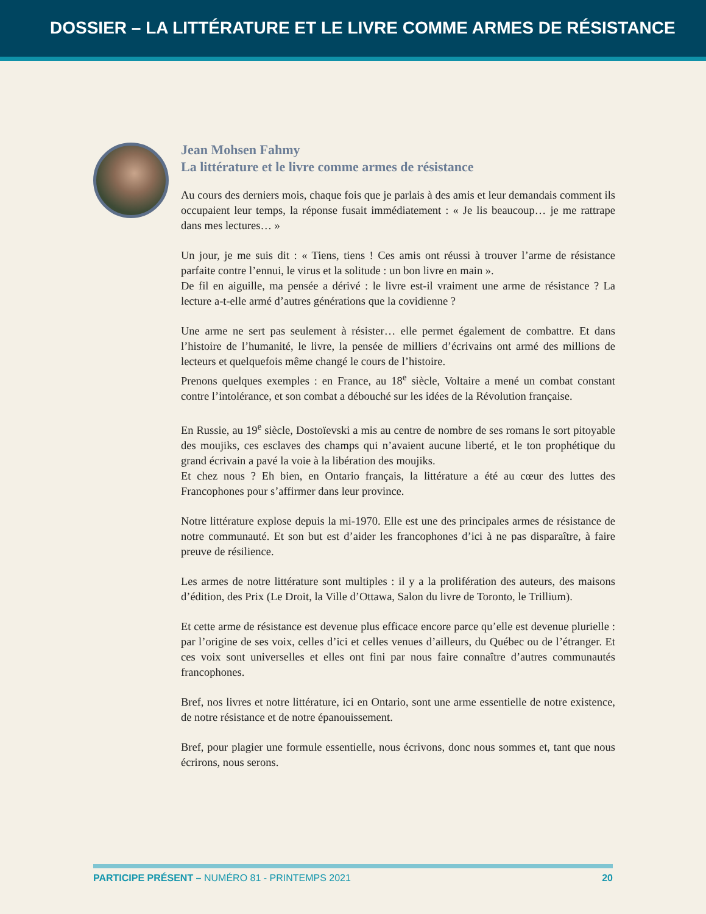DOSSIER – LA LITTÉRATURE ET LE LIVRE COMME ARMES DE RÉSISTANCE
Jean Mohsen Fahmy
La littérature et le livre comme armes de résistance
Au cours des derniers mois, chaque fois que je parlais à des amis et leur demandais comment ils occupaient leur temps, la réponse fusait immédiatement : « Je lis beaucoup… je me rattrape dans mes lectures… »
Un jour, je me suis dit : « Tiens, tiens ! Ces amis ont réussi à trouver l’arme de résistance parfaite contre l’ennui, le virus et la solitude : un bon livre en main ».
De fil en aiguille, ma pensée a dérivé : le livre est-il vraiment une arme de résistance ? La lecture a-t-elle armé d’autres générations que la covidienne ?
Une arme ne sert pas seulement à résister… elle permet également de combattre. Et dans l’histoire de l’humanité, le livre, la pensée de milliers d’écrivains ont armé des millions de lecteurs et quelquefois même changé le cours de l’histoire.
Prenons quelques exemples : en France, au 18<sup>e</sup> siècle, Voltaire a mené un combat constant contre l’intolérance, et son combat a débouché sur les idées de la Révolution française.
En Russie, au 19<sup>e</sup> siècle, Dostoïevski a mis au centre de nombre de ses romans le sort pitoyable des moujiks, ces esclaves des champs qui n’avaient aucune liberté, et le ton prophétique du grand écrivain a pavé la voie à la libération des moujiks.
Et chez nous ? Eh bien, en Ontario français, la littérature a été au cœur des luttes des Francophones pour s’affirmer dans leur province.
Notre littérature explose depuis la mi-1970. Elle est une des principales armes de résistance de notre communauté. Et son but est d’aider les francophones d’ici à ne pas disparaître, à faire preuve de résilience.
Les armes de notre littérature sont multiples : il y a la prolifération des auteurs, des maisons d’édition, des Prix (Le Droit, la Ville d’Ottawa, Salon du livre de Toronto, le Trillium).
Et cette arme de résistance est devenue plus efficace encore parce qu’elle est devenue plurielle : par l’origine de ses voix, celles d’ici et celles venues d’ailleurs, du Québec ou de l’étranger. Et ces voix sont universelles et elles ont fini par nous faire connaître d’autres communautés francophones.
Bref, nos livres et notre littérature, ici en Ontario, sont une arme essentielle de notre existence, de notre résistance et de notre épanouissement.
Bref, pour plagier une formule essentielle, nous écrivons, donc nous sommes et, tant que nous écrirons, nous serons.
PARTICIPE PRÉSENT – NUMÉRO 81 - PRINTEMPS 2021 20